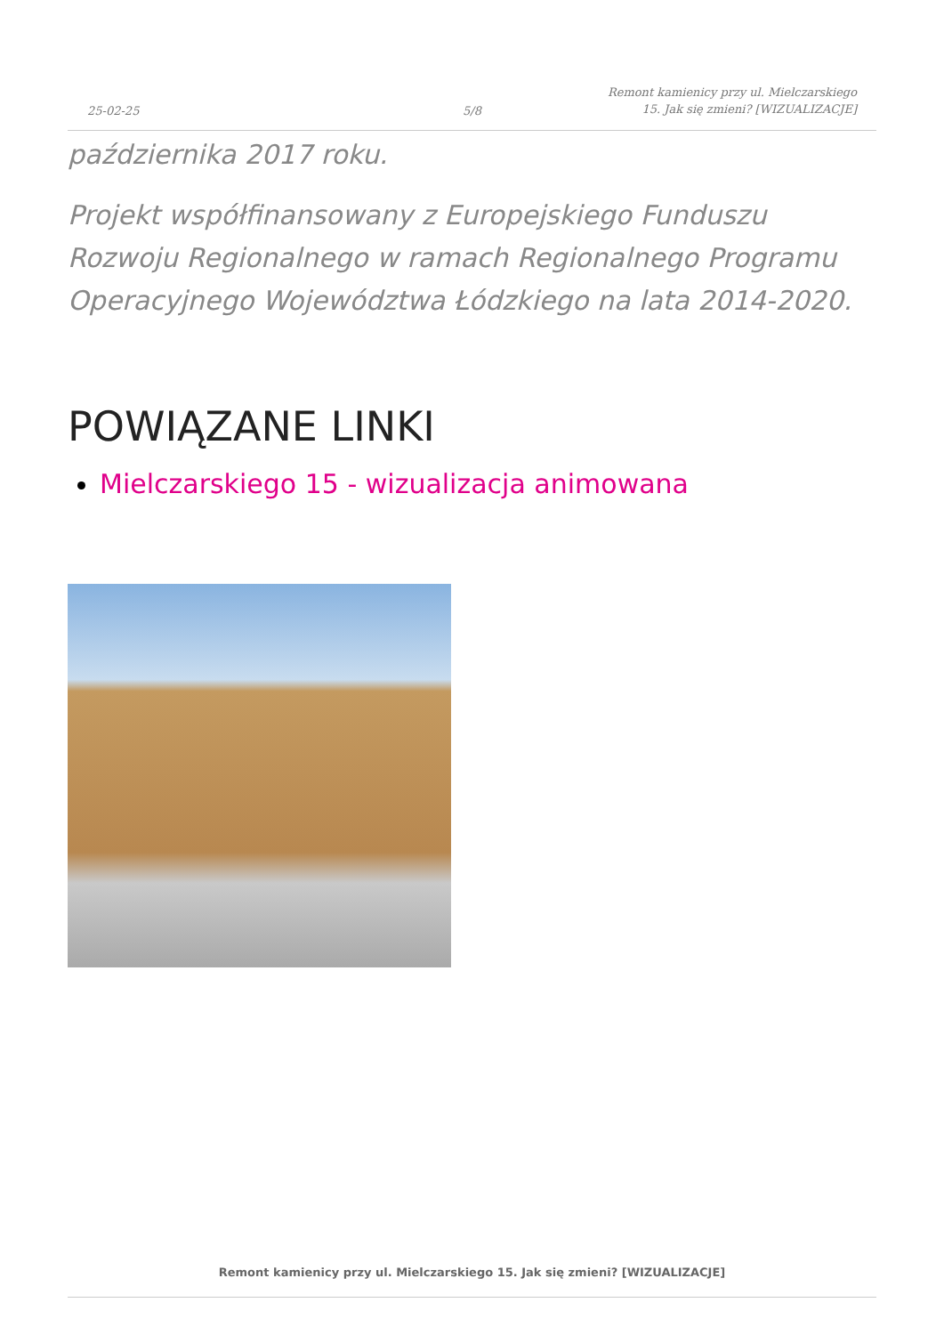25-02-25
5/8
Remont kamienicy przy ul. Mielczarskiego 15. Jak się zmieni? [WIZUALIZACJE]
października 2017 roku.
Projekt współfinansowany z Europejskiego Funduszu Rozwoju Regionalnego w ramach Regionalnego Programu Operacyjnego Województwa Łódzkiego na lata 2014-2020.
POWIĄZANE LINKI
Mielczarskiego 15 - wizualizacja animowana
Remont kamienicy przy ul. Mielczarskiego 15. Jak się zmieni? [WIZUALIZACJE]